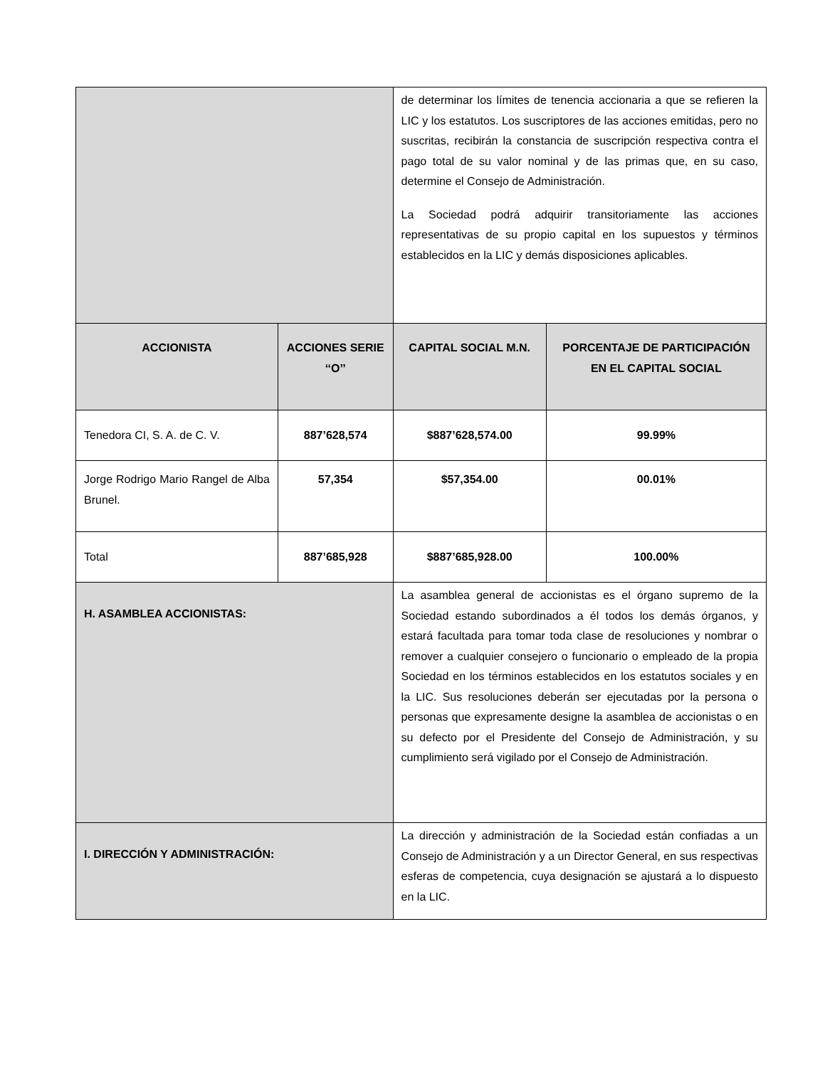| | | de determinar los límites de tenencia accionaria a que se refieren la LIC y los estatutos. Los suscriptores de las acciones emitidas, pero no suscritas, recibirán la constancia de suscripción respectiva contra el pago total de su valor nominal y de las primas que, en su caso, determine el Consejo de Administración. La Sociedad podrá adquirir transitoriamente las acciones representativas de su propio capital en los supuestos y términos establecidos en la LIC y demás disposiciones aplicables. | |
| ACCIONISTA | ACCIONES SERIE ‘‘O’’ | CAPITAL SOCIAL M.N. | PORCENTAJE DE PARTICIPACIÓN EN EL CAPITAL SOCIAL |
| Tenedora CI, S. A. de C. V. | 887’628,574 | $887’628,574.00 | 99.99% |
| Jorge Rodrigo Mario Rangel de Alba Brunel. | 57,354 | $57,354.00 | 00.01% |
| Total | 887’685,928 | $887’685,928.00 | 100.00% |
| H. ASAMBLEA ACCIONISTAS: | | La asamblea general de accionistas es el órgano supremo de la Sociedad estando subordinados a él todos los demás órganos, y estará facultada para tomar toda clase de resoluciones y nombrar o remover a cualquier consejero o funcionario o empleado de la propia Sociedad en los términos establecidos en los estatutos sociales y en la LIC. Sus resoluciones deberán ser ejecutadas por la persona o personas que expresamente designe la asamblea de accionistas o en su defecto por el Presidente del Consejo de Administración, y su cumplimiento será vigilado por el Consejo de Administración. | |
| I. DIRECCIÓN Y ADMINISTRACIÓN: | | La dirección y administración de la Sociedad están confiadas a un Consejo de Administración y a un Director General, en sus respectivas esferas de competencia, cuya designación se ajustará a lo dispuesto en la LIC. | |